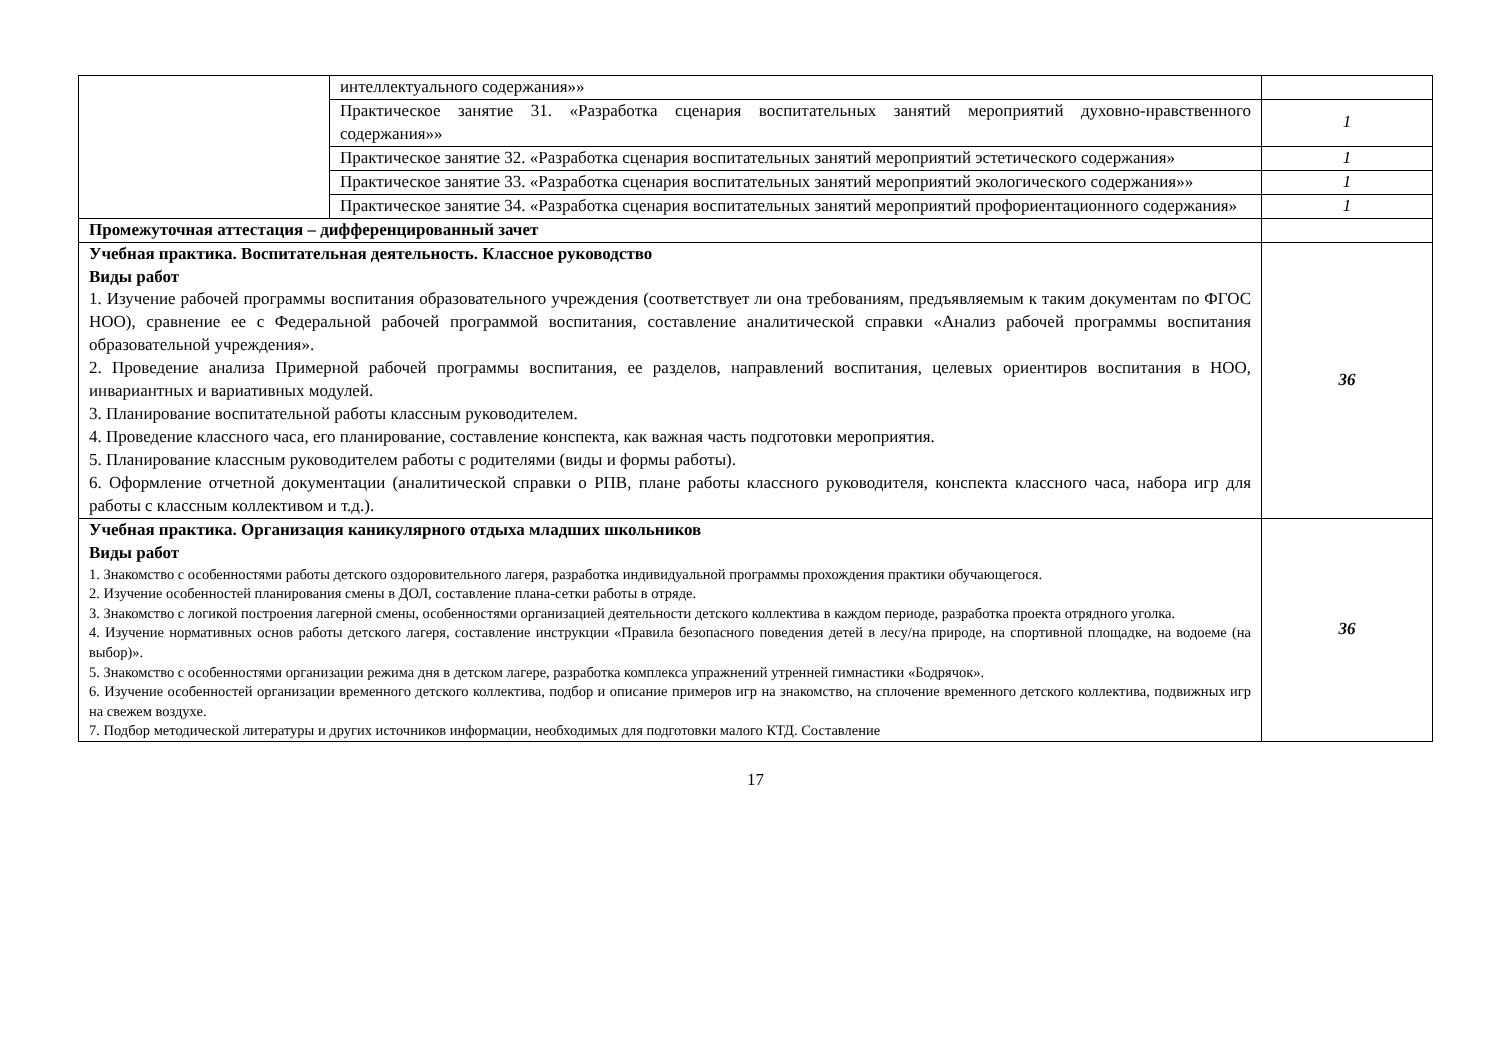| | интеллектуального содержания»» | |
| | Практическое занятие 31. «Разработка сценария воспитательных занятий мероприятий духовно-нравственного содержания»» | 1 |
| | Практическое занятие 32. «Разработка сценария воспитательных занятий мероприятий эстетического содержания» | 1 |
| | Практическое занятие 33. «Разработка сценария воспитательных занятий мероприятий экологического содержания»» | 1 |
| | Практическое занятие 34. «Разработка сценария воспитательных занятий мероприятий профориентационного содержания» | 1 |
| Промежуточная аттестация – дифференцированный зачет | | |
| Учебная практика. Воспитательная деятельность. Классное руководство Виды работ 1. Изучение рабочей программы воспитания образовательного учреждения (соответствует ли она требованиям, предъявляемым к таким документам по ФГОС НОО), сравнение ее с Федеральной рабочей программой воспитания, составление аналитической справки «Анализ рабочей программы воспитания образовательной учреждения». 2. Проведение анализа Примерной рабочей программы воспитания, ее разделов, направлений воспитания, целевых ориентиров воспитания в НОО, инвариантных и вариативных модулей. 3. Планирование воспитательной работы классным руководителем. 4. Проведение классного часа, его планирование, составление конспекта, как важная часть подготовки мероприятия. 5. Планирование классным руководителем работы с родителями (виды и формы работы). 6. Оформление отчетной документации (аналитической справки о РПВ, плане работы классного руководителя, конспекта классного часа, набора игр для работы с классным коллективом и т.д.). | | 36 |
| Учебная практика. Организация каникулярного отдыха младших школьников Виды работ 1. Знакомство с особенностями работы детского оздоровительного лагеря, разработка индивидуальной программы прохождения практики обучающегося. 2. Изучение особенностей планирования смены в ДОЛ, составление плана-сетки работы в отряде. 3. Знакомство с логикой построения лагерной смены, особенностями организацией деятельности детского коллектива в каждом периоде, разработка проекта отрядного уголка. 4. Изучение нормативных основ работы детского лагеря, составление инструкции «Правила безопасного поведения детей в лесу/на природе, на спортивной площадке, на водоеме (на выбор)». 5. Знакомство с особенностями организации режима дня в детском лагере, разработка комплекса упражнений утренней гимнастики «Бодрячок». 6. Изучение особенностей организации временного детского коллектива, подбор и описание примеров игр на знакомство, на сплочение временного детского коллектива, подвижных игр на свежем воздухе. 7. Подбор методической литературы и других источников информации, необходимых для подготовки малого КТД. Составление | | 36 |
17